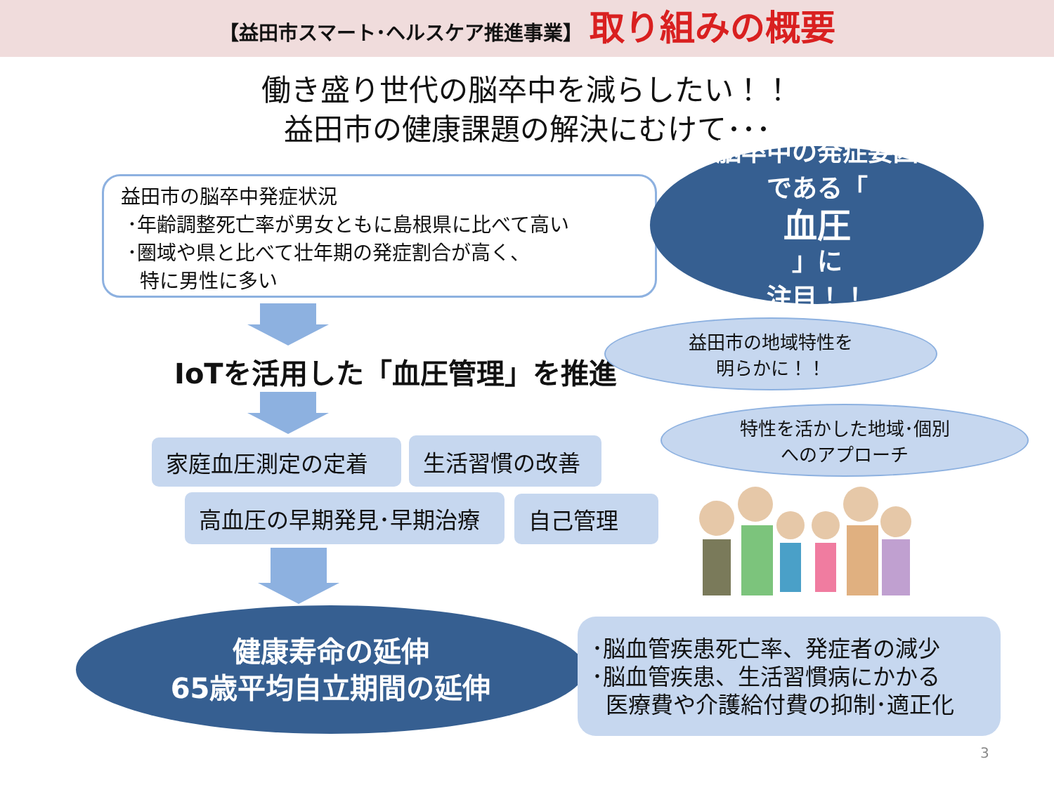【益田市スマート･ヘルスケア推進事業】 取り組みの概要
働き盛り世代の脳卒中を減らしたい！！
益田市の健康課題の解決にむけて･･･
益田市の脳卒中発症状況
･年齢調整死亡率が男女ともに島根県に比べて高い
･圏域や県と比べて壮年期の発症割合が高く、
特に男性に多い
脳卒中の発症要因
である「
血圧
」に
注目！！
IoTを活用した「血圧管理」を推進
益田市の地域特性を
明らかに！！
特性を活かした地域･個別
へのアプローチ
家庭血圧測定の定着 生活習慣の改善
高血圧の早期発見･早期治療 自己管理
健康寿命の延伸
65歳平均自立期間の延伸
･脳血管疾患死亡率、発症者の減少
･脳血管疾患、生活習慣病にかかる
医療費や介護給付費の抑制･適正化
3